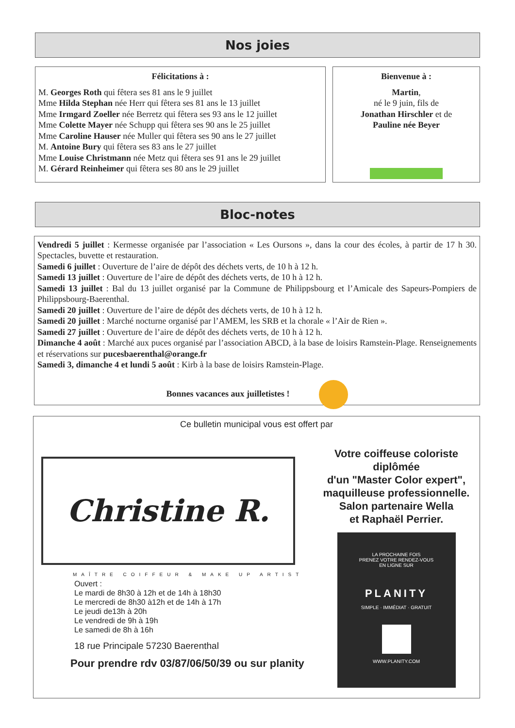Nos joies
Félicitations à :
M. Georges Roth qui fêtera ses 81 ans le 9 juillet
Mme Hilda Stephan née Herr qui fêtera ses 81 ans le 13 juillet
Mme Irmgard Zoeller née Berretz qui fêtera ses 93 ans le 12 juillet
Mme Colette Mayer née Schupp qui fêtera ses 90 ans le 25 juillet
Mme Caroline Hauser née Muller qui fêtera ses 90 ans le 27 juillet
M. Antoine Bury qui fêtera ses 83 ans le 27 juillet
Mme Louise Christmann née Metz qui fêtera ses 91 ans le 29 juillet
M. Gérard Reinheimer qui fêtera ses 80 ans le 29 juillet
Bienvenue à :
Martin,
né le 9 juin, fils de
Jonathan Hirschler et de
Pauline née Beyer
Bloc-notes
Vendredi 5 juillet : Kermesse organisée par l’association « Les Oursons », dans la cour des écoles, à partir de 17 h 30. Spectacles, buvette et restauration.
Samedi 6 juillet : Ouverture de l’aire de dépôt des déchets verts, de 10 h à 12 h.
Samedi 13 juillet : Ouverture de l’aire de dépôt des déchets verts, de 10 h à 12 h.
Samedi 13 juillet : Bal du 13 juillet organisé par la Commune de Philippsbourg et l’Amicale des Sapeurs-Pompiers de Philippsbourg-Baerenthal.
Samedi 20 juillet : Ouverture de l’aire de dépôt des déchets verts, de 10 h à 12 h.
Samedi 20 juillet : Marché nocturne organisé par l’AMEM, les SRB et la chorale « l’Air de Rien ».
Samedi 27 juillet : Ouverture de l’aire de dépôt des déchets verts, de 10 h à 12 h.
Dimanche 4 août : Marché aux puces organisé par l’association ABCD, à la base de loisirs Ramstein-Plage. Renseignements et réservations sur pucesbaerenthal@orange.fr
Samedi 3, dimanche 4 et lundi 5 août : Kirb à la base de loisirs Ramstein-Plage.
Bonnes vacances aux juilletistes !
Ce bulletin municipal vous est offert par
Christine R.
MAÎTRE COIFFEUR & MAKE UP ARTIST
Ouvert :
Le mardi de 8h30 à 12h et de 14h à 18h30
Le mercredi de 8h30 à12h et de 14h à 17h
Le jeudi de13h à 20h
Le vendredi de 9h à 19h
Le samedi de 8h à 16h
18 rue Principale 57230 Baerenthal
Pour prendre rdv 03/87/06/50/39 ou sur planity
Votre coiffeuse coloriste diplômée
d'un "Master Color expert",
maquilleuse professionnelle.
Salon partenaire Wella
et Raphaël Perrier.
LA PROCHAINE FOIS
PRENEZ VOTRE RENDEZ-VOUS
EN LIGNE SUR
PLANITY
SIMPLE · IMMÉDIAT · GRATUIT
WWW.PLANITY.COM